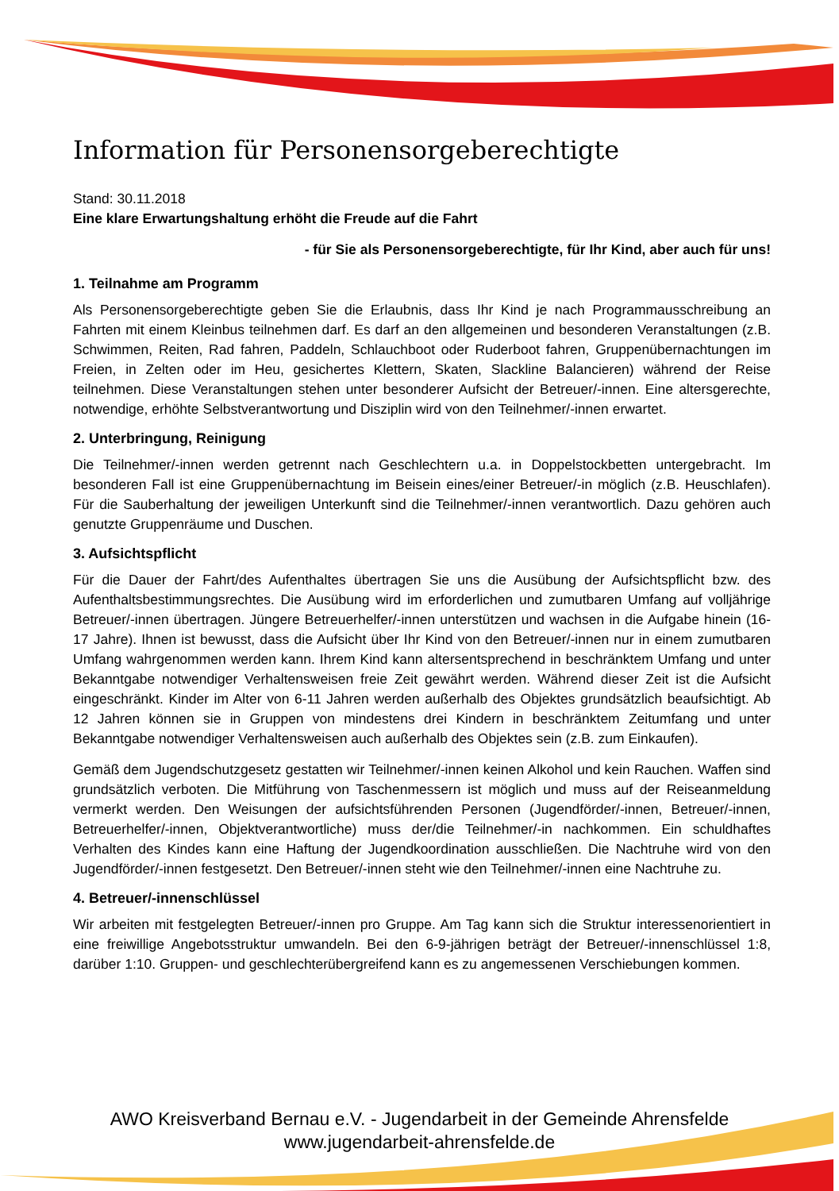Information für Personensorgeberechtigte
Stand: 30.11.2018
Eine klare Erwartungshaltung erhöht die Freude auf die Fahrt
- für Sie als Personensorgeberechtigte, für Ihr Kind, aber auch für uns!
1. Teilnahme am Programm
Als Personensorgeberechtigte geben Sie die Erlaubnis, dass Ihr Kind je nach Programmausschreibung an Fahrten mit einem Kleinbus teilnehmen darf. Es darf an den allgemeinen und besonderen Veranstaltungen (z.B. Schwimmen, Reiten, Rad fahren, Paddeln, Schlauchboot oder Ruderboot fahren, Gruppenübernachtungen im Freien, in Zelten oder im Heu, gesichertes Klettern, Skaten, Slackline Balancieren) während der Reise teilnehmen. Diese Veranstaltungen stehen unter besonderer Aufsicht der Betreuer/-innen. Eine altersgerechte, notwendige, erhöhte Selbstverantwortung und Disziplin wird von den Teilnehmer/-innen erwartet.
2. Unterbringung, Reinigung
Die Teilnehmer/-innen werden getrennt nach Geschlechtern u.a. in Doppelstockbetten untergebracht. Im besonderen Fall ist eine Gruppenübernachtung im Beisein eines/einer Betreuer/-in möglich (z.B. Heuschlafen). Für die Sauberhaltung der jeweiligen Unterkunft sind die Teilnehmer/-innen verantwortlich. Dazu gehören auch genutzte Gruppenräume und Duschen.
3. Aufsichtspflicht
Für die Dauer der Fahrt/des Aufenthaltes übertragen Sie uns die Ausübung der Aufsichtspflicht bzw. des Aufenthaltsbestimmungsrechtes. Die Ausübung wird im erforderlichen und zumutbaren Umfang auf volljährige Betreuer/-innen übertragen. Jüngere Betreuerhelfer/-innen unterstützen und wachsen in die Aufgabe hinein (16-17 Jahre). Ihnen ist bewusst, dass die Aufsicht über Ihr Kind von den Betreuer/-innen nur in einem zumutbaren Umfang wahrgenommen werden kann. Ihrem Kind kann altersentsprechend in beschränktem Umfang und unter Bekanntgabe notwendiger Verhaltensweisen freie Zeit gewährt werden. Während dieser Zeit ist die Aufsicht eingeschränkt. Kinder im Alter von 6-11 Jahren werden außerhalb des Objektes grundsätzlich beaufsichtigt. Ab 12 Jahren können sie in Gruppen von mindestens drei Kindern in beschränktem Zeitumfang und unter Bekanntgabe notwendiger Verhaltensweisen auch außerhalb des Objektes sein (z.B. zum Einkaufen).
Gemäß dem Jugendschutzgesetz gestatten wir Teilnehmer/-innen keinen Alkohol und kein Rauchen. Waffen sind grundsätzlich verboten. Die Mitführung von Taschenmessern ist möglich und muss auf der Reiseanmeldung vermerkt werden. Den Weisungen der aufsichtsführenden Personen (Jugendförder/-innen, Betreuer/-innen, Betreuerhelfer/-innen, Objektverantwortliche) muss der/die Teilnehmer/-in nachkommen. Ein schuldhaftes Verhalten des Kindes kann eine Haftung der Jugendkoordination ausschließen. Die Nachtruhe wird von den Jugendförder/-innen festgesetzt. Den Betreuer/-innen steht wie den Teilnehmer/-innen eine Nachtruhe zu.
4. Betreuer/-innenschlüssel
Wir arbeiten mit festgelegten Betreuer/-innen pro Gruppe. Am Tag kann sich die Struktur interessenorientiert in eine freiwillige Angebotsstruktur umwandeln. Bei den 6-9-jährigen beträgt der Betreuer/-innenschlüssel 1:8, darüber 1:10. Gruppen- und geschlechterübergreifend kann es zu angemessenen Verschiebungen kommen.
AWO Kreisverband Bernau e.V. - Jugendarbeit in der Gemeinde Ahrensfelde
www.jugendarbeit-ahrensfelde.de